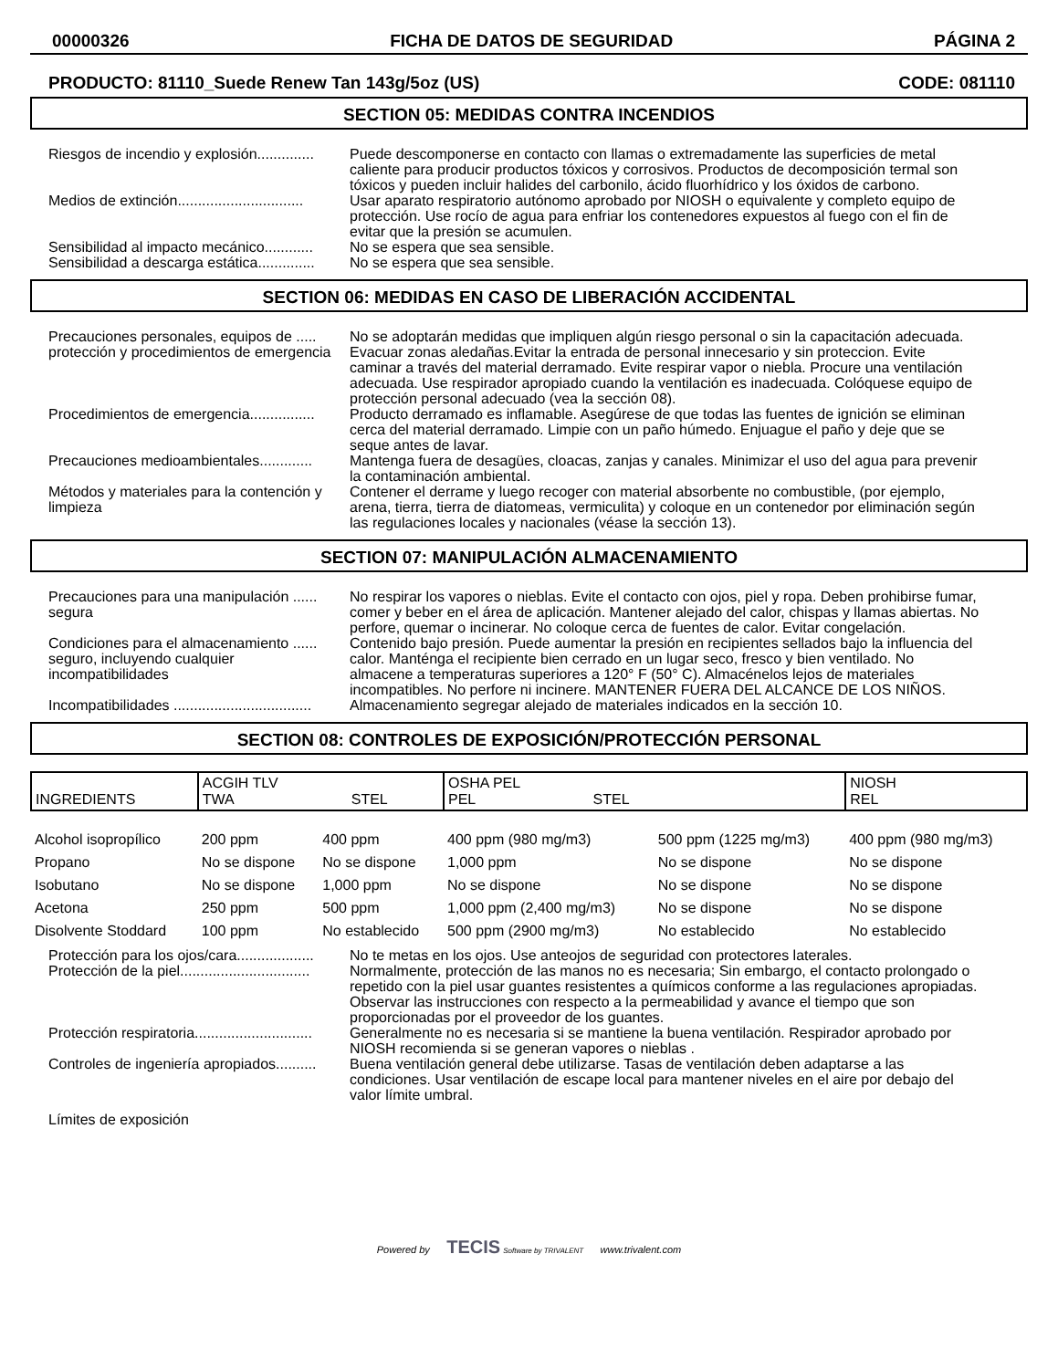00000326 FICHA DE DATOS DE SEGURIDAD PÁGINA 2
PRODUCTO: 81110_Suede Renew Tan 143g/5oz (US) CODE: 081110
SECTION 05: MEDIDAS CONTRA INCENDIOS
Riesgos de incendio y explosión..............
Puede descomponerse en contacto con llamas o extremadamente las superficies de metal caliente para producir productos tóxicos y corrosivos. Productos de decomposición termal son tóxicos y pueden incluir halides del carbonilo, ácido fluorhídrico y los óxidos de carbono.
Medios de extinción...............................
Usar aparato respiratorio autónomo aprobado por NIOSH o equivalente y completo equipo de protección. Use rocío de agua para enfriar los contenedores expuestos al fuego con el fin de evitar que la presión se acumulen.
Sensibilidad al impacto mecánico............
No se espera que sea sensible.
Sensibilidad a descarga estática..............
No se espera que sea sensible.
SECTION 06: MEDIDAS EN CASO DE LIBERACIÓN ACCIDENTAL
Precauciones personales, equipos de ..... protección y procedimientos de emergencia
No se adoptarán medidas que impliquen algún riesgo personal o sin la capacitación adecuada. Evacuar zonas aledañas.Evitar la entrada de personal innecesario y sin proteccion. Evite caminar a través del material derramado. Evite respirar vapor o niebla. Procure una ventilación adecuada. Use respirador apropiado cuando la ventilación es inadecuada. Colóquese equipo de protección personal adecuado (vea la sección 08).
Procedimientos de emergencia................
Producto derramado es inflamable. Asegúrese de que todas las fuentes de ignición se eliminan cerca del material derramado. Limpie con un paño húmedo. Enjuague el paño y deje que se seque antes de lavar.
Precauciones medioambientales.............
Mantenga fuera de desagües, cloacas, zanjas y canales. Minimizar el uso del agua para prevenir la contaminación ambiental.
Métodos y materiales para la contención y limpieza
Contener el derrame y luego recoger con material absorbente no combustible, (por ejemplo, arena, tierra, tierra de diatomeas, vermiculita) y coloque en un contenedor por eliminación según las regulaciones locales y nacionales (véase la sección 13).
SECTION 07: MANIPULACIÓN ALMACENAMIENTO
Precauciones para una manipulación ...... segura
No respirar los vapores o nieblas. Evite el contacto con ojos, piel y ropa. Deben prohibirse fumar, comer y beber en el área de aplicación. Mantener alejado del calor, chispas y llamas abiertas. No perfore, quemar o incinerar. No coloque cerca de fuentes de calor. Evitar congelación.
Condiciones para el almacenamiento ...... seguro, incluyendo cualquier incompatibilidades
Contenido bajo presión. Puede aumentar la presión en recipientes sellados bajo la influencia del calor. Manténga el recipiente bien cerrado en un lugar seco, fresco y bien ventilado. No almacene a temperaturas superiores a 120° F (50° C). Almacénelos lejos de materiales incompatibles. No perfore ni incinere. MANTENER FUERA DEL ALCANCE DE LOS NIÑOS.
Incompatibilidades ..................................
Almacenamiento segregar alejado de materiales indicados en la sección 10.
SECTION 08: CONTROLES DE EXPOSICIÓN/PROTECCIÓN PERSONAL
| INGREDIENTS | ACGIH TLV TWA STEL | | OSHA PEL PEL STEL | | NIOSH REL |
| --- | --- | --- | --- | --- | --- |
| Alcohol isopropílico | 200 ppm | 400 ppm | 400 ppm (980 mg/m3) | 500 ppm (1225 mg/m3) | 400 ppm (980 mg/m3) |
| Propano | No se dispone | No se dispone | 1,000 ppm | No se dispone | No se dispone |
| Isobutano | No se dispone | 1,000 ppm | No se dispone | No se dispone | No se dispone |
| Acetona | 250 ppm | 500 ppm | 1,000 ppm (2,400 mg/m3) | No se dispone | No se dispone |
| Disolvente Stoddard | 100 ppm | No establecido | 500 ppm (2900 mg/m3) | No establecido | No establecido |
Protección para los ojos/cara...................
No te metas en los ojos. Use anteojos de seguridad con protectores laterales.
Protección de la piel................................
Normalmente, protección de las manos no es necesaria; Sin embargo, el contacto prolongado o repetido con la piel usar guantes resistentes a químicos conforme a las regulaciones apropiadas. Observar las instrucciones con respecto a la permeabilidad y avance el tiempo que son proporcionadas por el proveedor de los guantes.
Protección respiratoria.............................
Generalmente no es necesaria si se mantiene la buena ventilación. Respirador aprobado por NIOSH recomienda si se generan vapores o nieblas .
Controles de ingeniería apropiados..........
Buena ventilación general debe utilizarse. Tasas de ventilación deben adaptarse a las condiciones. Usar ventilación de escape local para mantener niveles en el aire por debajo del valor límite umbral.
Límites de exposición
Powered by TECIS Software by TRIVALENT www.trivalent.com